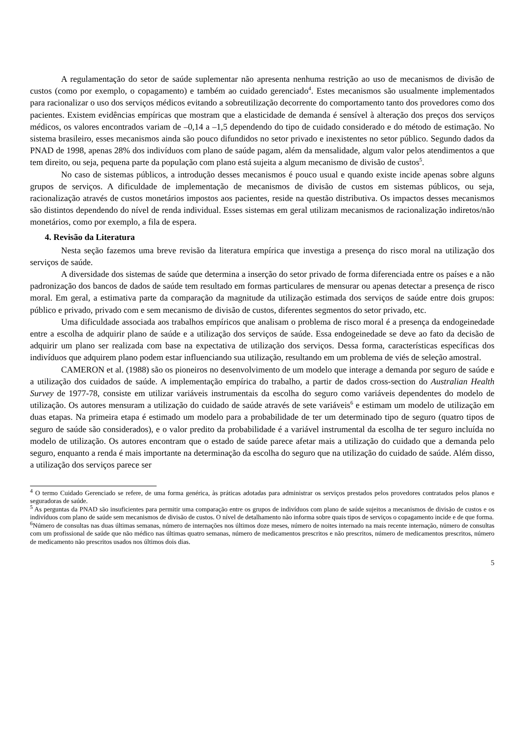A regulamentação do setor de saúde suplementar não apresenta nenhuma restrição ao uso de mecanismos de divisão de custos (como por exemplo, o copagamento) e também ao cuidado gerenciado<sup>4</sup>. Estes mecanismos são usualmente implementados para racionalizar o uso dos serviços médicos evitando a sobreutilização decorrente do comportamento tanto dos provedores como dos pacientes. Existem evidências empíricas que mostram que a elasticidade de demanda é sensível à alteração dos preços dos serviços médicos, os valores encontrados variam de –0,14 a –1,5 dependendo do tipo de cuidado considerado e do método de estimação. No sistema brasileiro, esses mecanismos ainda são pouco difundidos no setor privado e inexistentes no setor público. Segundo dados da PNAD de 1998, apenas 28% dos indivíduos com plano de saúde pagam, além da mensalidade, algum valor pelos atendimentos a que tem direito, ou seja, pequena parte da população com plano está sujeita a algum mecanismo de divisão de custos<sup>5</sup>.
No caso de sistemas públicos, a introdução desses mecanismos é pouco usual e quando existe incide apenas sobre alguns grupos de serviços. A dificuldade de implementação de mecanismos de divisão de custos em sistemas públicos, ou seja, racionalização através de custos monetários impostos aos pacientes, reside na questão distributiva. Os impactos desses mecanismos são distintos dependendo do nível de renda individual. Esses sistemas em geral utilizam mecanismos de racionalização indiretos/não monetários, como por exemplo, a fila de espera.
4. Revisão da Literatura
Nesta seção fazemos uma breve revisão da literatura empírica que investiga a presença do risco moral na utilização dos serviços de saúde.
A diversidade dos sistemas de saúde que determina a inserção do setor privado de forma diferenciada entre os países e a não padronização dos bancos de dados de saúde tem resultado em formas particulares de mensurar ou apenas detectar a presença de risco moral. Em geral, a estimativa parte da comparação da magnitude da utilização estimada dos serviços de saúde entre dois grupos: público e privado, privado com e sem mecanismo de divisão de custos, diferentes segmentos do setor privado, etc.
Uma dificuldade associada aos trabalhos empíricos que analisam o problema de risco moral é a presença da endogeinedade entre a escolha de adquirir plano de saúde e a utilização dos serviços de saúde. Essa endogeinedade se deve ao fato da decisão de adquirir um plano ser realizada com base na expectativa de utilização dos serviços. Dessa forma, características específicas dos indivíduos que adquirem plano podem estar influenciando sua utilização, resultando em um problema de viés de seleção amostral.
CAMERON et al. (1988) são os pioneiros no desenvolvimento de um modelo que interage a demanda por seguro de saúde e a utilização dos cuidados de saúde. A implementação empírica do trabalho, a partir de dados cross-section do Australian Health Survey de 1977-78, consiste em utilizar variáveis instrumentais da escolha do seguro como variáveis dependentes do modelo de utilização. Os autores mensuram a utilização do cuidado de saúde através de sete variáveis<sup>6</sup> e estimam um modelo de utilização em duas etapas. Na primeira etapa é estimado um modelo para a probabilidade de ter um determinado tipo de seguro (quatro tipos de seguro de saúde são considerados), e o valor predito da probabilidade é a variável instrumental da escolha de ter seguro incluída no modelo de utilização. Os autores encontram que o estado de saúde parece afetar mais a utilização do cuidado que a demanda pelo seguro, enquanto a renda é mais importante na determinação da escolha do seguro que na utilização do cuidado de saúde. Além disso, a utilização dos serviços parece ser
<sup>4</sup> O termo Cuidado Gerenciado se refere, de uma forma genérica, às práticas adotadas para administrar os serviços prestados pelos provedores contratados pelos planos e seguradoras de saúde.
<sup>5</sup> As perguntas da PNAD são insuficientes para permitir uma comparação entre os grupos de indivíduos com plano de saúde sujeitos a mecanismos de divisão de custos e os indivíduos com plano de saúde sem mecanismos de divisão de custos. O nível de detalhamento não informa sobre quais tipos de serviços o copagamento incide e de que forma.
<sup>6</sup> Número de consultas nas duas últimas semanas, número de internações nos últimos doze meses, número de noites internado na mais recente internação, número de consultas com um profissional de saúde que não médico nas últimas quatro semanas, número de medicamentos prescritos e não prescritos, número de medicamentos prescritos, número de medicamento não prescritos usados nos últimos dois dias.
5